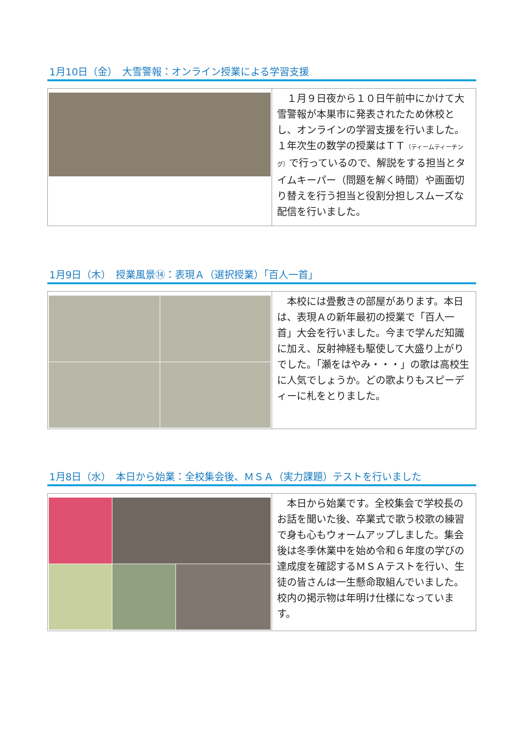1月10日（金）　大雪警報：オンライン授業による学習支援
　１月９日夜から１０日午前中にかけて大雪警報が本巣市に発表されたため休校とし、オンラインの学習支援を行いました。１年次生の数学の授業はＴＴ（ティームティーチング）で行っているので、解説をする担当とタイムキーパー（問題を解く時間）や画面切り替えを行う担当と役割分担しスムーズな配信を行いました。
1月9日（木）　授業風景⑭：表現Ａ（選択授業）「百人一首」
　本校には畳敷きの部屋があります。本日は、表現Ａの新年最初の授業で「百人一首」大会を行いました。今まで学んだ知識に加え、反射神経も駆使して大盛り上がりでした。「瀬をはやみ・・・」の歌は高校生に人気でしょうか。どの歌よりもスピーディーに札をとりました。
1月8日（水）　本日から始業：全校集会後、ＭＳＡ（実力課題）テストを行いました
　本日から始業です。全校集会で学校長のお話を聞いた後、卒業式で歌う校歌の練習で身も心もウォームアップしました。集会後は冬季休業中を始め令和６年度の学びの達成度を確認するＭＳＡテストを行い、生徒の皆さんは一生懸命取組んでいました。校内の掲示物は年明け仕様になっています。